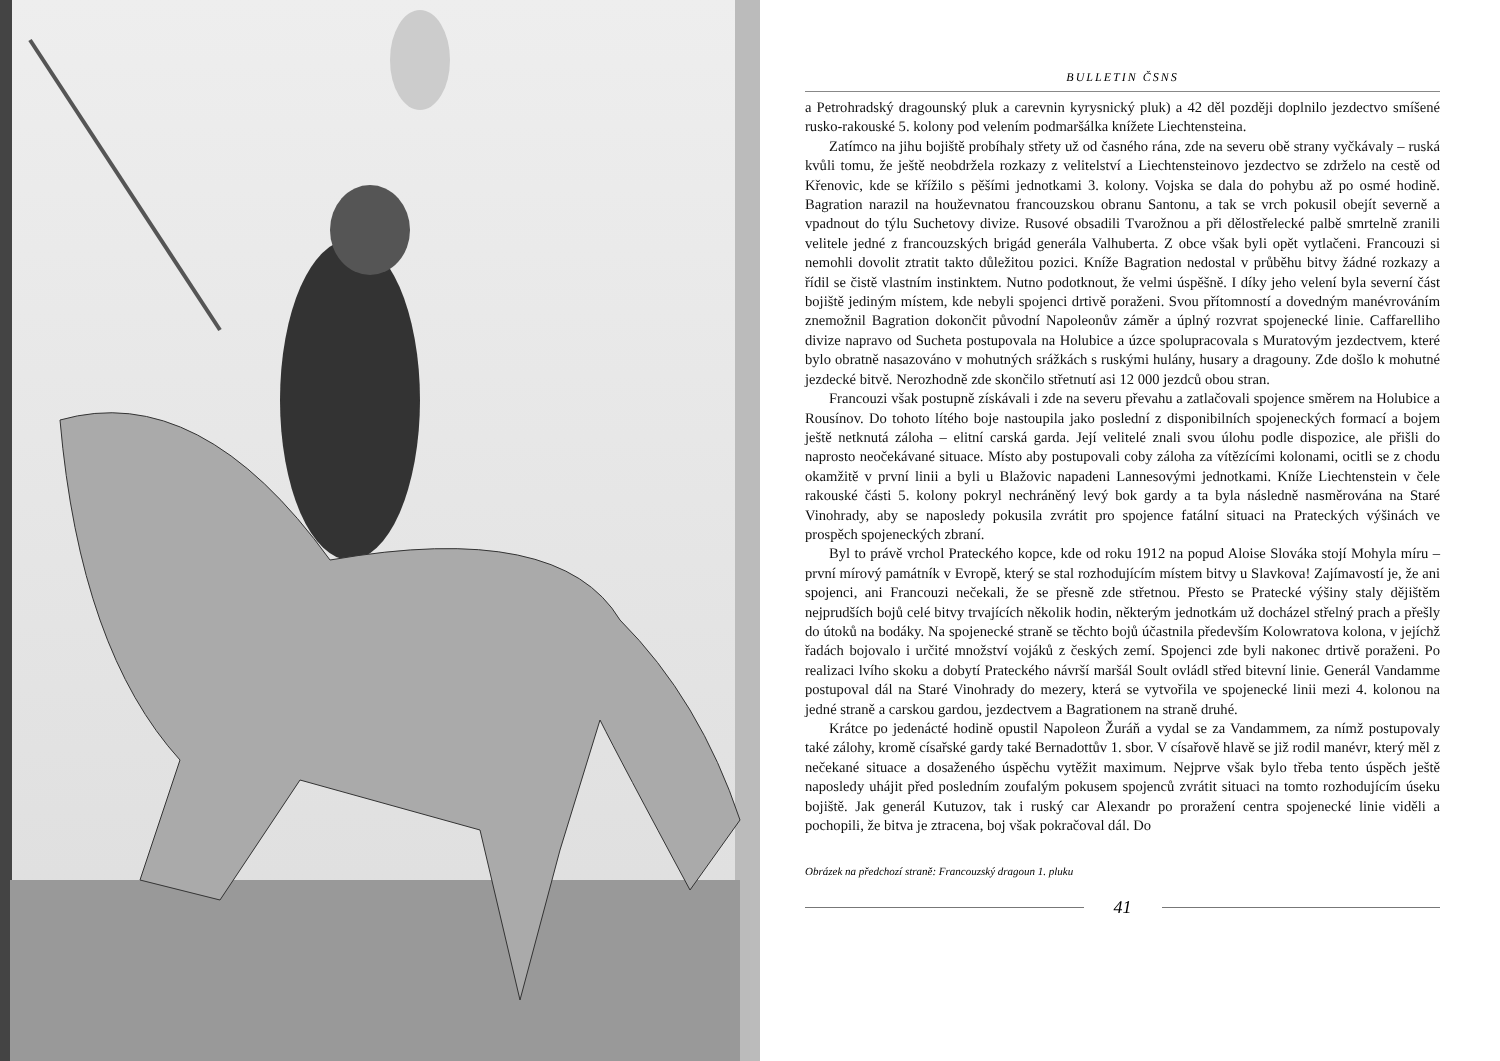BULLETIN ČSNS
a Petrohradský dragounský pluk a carevnin kyrysnický pluk) a 42 děl později doplnilo jezdectvo smíšené rusko-rakouské 5. kolony pod velením podmaršálka knížete Liechtensteina.
Zatímco na jihu bojiště probíhaly střety už od časného rána, zde na severu obě strany vyčkávaly – ruská kvůli tomu, že ještě neobdržela rozkazy z velitelství a Liechtensteinovo jezdectvo se zdrželo na cestě od Křenovic, kde se křížilo s pěšími jednotkami 3. kolony. Vojska se dala do pohybu až po osmé hodině. Bagration narazil na houževnatou francouzskou obranu Santonu, a tak se vrch pokusil obejít severně a vpadnout do týlu Suchetovy divize. Rusové obsadili Tvarožnou a při dělostřelecké palbě smrtelně zranili velitele jedné z francouzských brigád generála Valhuberta. Z obce však byli opět vytlačeni. Francouzi si nemohli dovolit ztratit takto důležitou pozici. Kníže Bagration nedostal v průběhu bitvy žádné rozkazy a řídil se čistě vlastním instinktem. Nutno podotknout, že velmi úspěšně. I díky jeho velení byla severní část bojiště jediným místem, kde nebyli spojenci drtivě poraženi. Svou přítomností a dovedným manévrováním znemožnil Bagration dokončit původní Napoleonův záměr a úplný rozvrat spojenecké linie. Caffarelliho divize napravo od Sucheta postupovala na Holubice a úzce spolupracovala s Muratovým jezdectvem, které bylo obratně nasazováno v mohutných srážkách s ruskými hulány, husary a dragouny. Zde došlo k mohutné jezdecké bitvě. Nerozhodně zde skončilo střetnutí asi 12 000 jezdců obou stran.
Francouzi však postupně získávali i zde na severu převahu a zatlačovali spojence směrem na Holubice a Rousínov. Do tohoto lítého boje nastoupila jako poslední z disponibilních spojeneckých formací a bojem ještě netknutá záloha – elitní carská garda. Její velitelé znali svou úlohu podle dispozice, ale přišli do naprosto neočekávané situace. Místo aby postupovali coby záloha za vítězícími kolonami, ocitli se z chodu okamžitě v první linii a byli u Blažovic napadeni Lannesovými jednotkami. Kníže Liechtenstein v čele rakouské části 5. kolony pokryl nechráněný levý bok gardy a ta byla následně nasměrována na Staré Vinohrady, aby se naposledy pokusila zvrátit pro spojence fatální situaci na Prateckých výšinách ve prospěch spojeneckých zbraní.
Byl to právě vrchol Prateckého kopce, kde od roku 1912 na popud Aloise Slováka stojí Mohyla míru – první mírový památník v Evropě, který se stal rozhodujícím místem bitvy u Slavkova! Zajímavostí je, že ani spojenci, ani Francouzi nečekali, že se přesně zde střetnou. Přesto se Pratecké výšiny staly dějištěm nejprudších bojů celé bitvy trvajících několik hodin, některým jednotkám už docházel střelný prach a přešly do útoků na bodáky. Na spojenecké straně se těchto bojů účastnila především Kolowratova kolona, v jejíchž řadách bojovalo i určité množství vojáků z českých zemí. Spojenci zde byli nakonec drtivě poraženi. Po realizaci lvího skoku a dobytí Prateckého návrší maršál Soult ovládl střed bitevní linie. Generál Vandamme postupoval dál na Staré Vinohrady do mezery, která se vytvořila ve spojenecké linii mezi 4. kolonou na jedné straně a carskou gardou, jezdectvem a Bagrationem na straně druhé.
Krátce po jedenácté hodině opustil Napoleon Žuráň a vydal se za Vandammem, za nímž postupovaly také zálohy, kromě císařské gardy také Bernadottův 1. sbor. V císařově hlavě se již rodil manévr, který měl z nečekané situace a dosaženého úspěchu vytěžit maximum. Nejprve však bylo třeba tento úspěch ještě naposledy uhájit před posledním zoufalým pokusem spojenců zvrátit situaci na tomto rozhodujícím úseku bojiště. Jak generál Kutuzov, tak i ruský car Alexandr po proražení centra spojenecké linie viděli a pochopili, že bitva je ztracena, boj však pokračoval dál. Do
Obrázek na předchozí straně: Francouzský dragoun 1. pluku
41